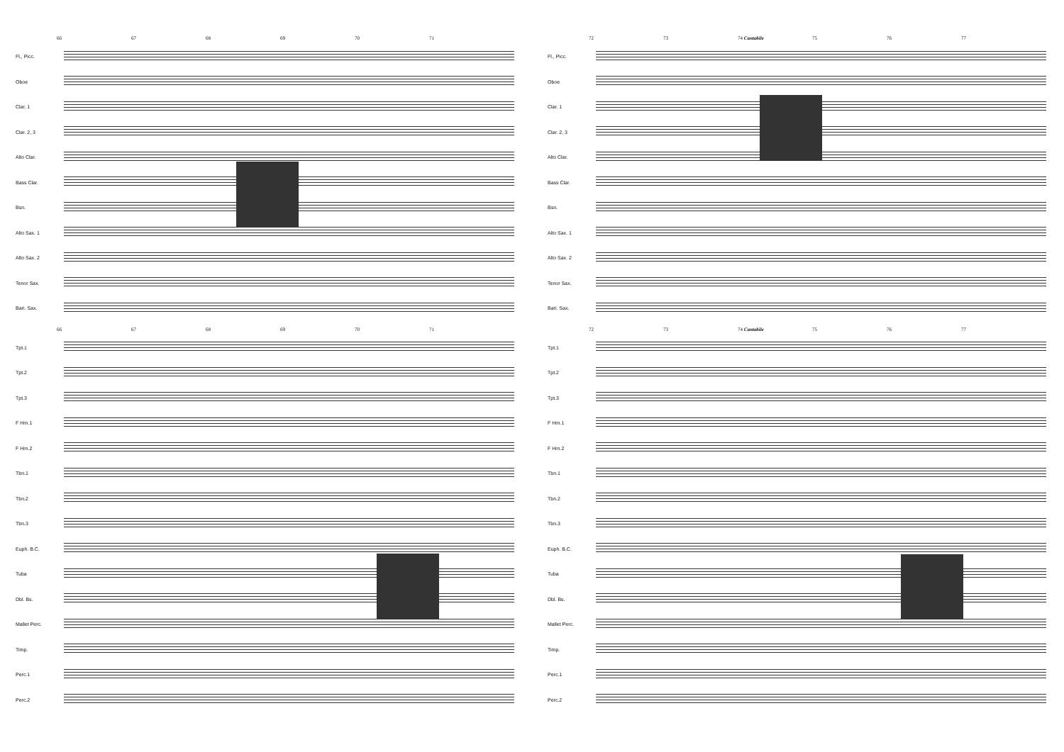66 67 68 69 70 71
Fl., Picc.
Oboe
Clar. 1
Clar. 2, 3
Alto Clar.
Bass Clar.
Bsn.
Alto Sax. 1
Alto Sax. 2
Tenor Sax.
Bari. Sax.
66 67 68 69 70 71
Tpt.1
Tpt.2
Tpt.3
F Hrn.1
F Hrn.2
Tbn.1
Tbn.2
Tbn.3
Euph. B.C.
Tuba
Dbl. Bs.
Mallet Perc.
Timp.
Perc.1
Perc.2
72 73 74 Cantabile 75 76 77
Fl., Picc.
Oboe
Clar. 1
Clar. 2, 3
Alto Clar.
Bass Clar.
Bsn.
Alto Sax. 1
Alto Sax. 2
Tenor Sax.
Bari. Sax.
72 73 74 Cantabile 75 76 77
Tpt.1
Tpt.2
Tpt.3
F Hrn.1
F Hrn.2
Tbn.1
Tbn.2
Tbn.3
Euph. B.C.
Tuba
Dbl. Bs.
Mallet Perc.
Timp.
Perc.1
Perc.2